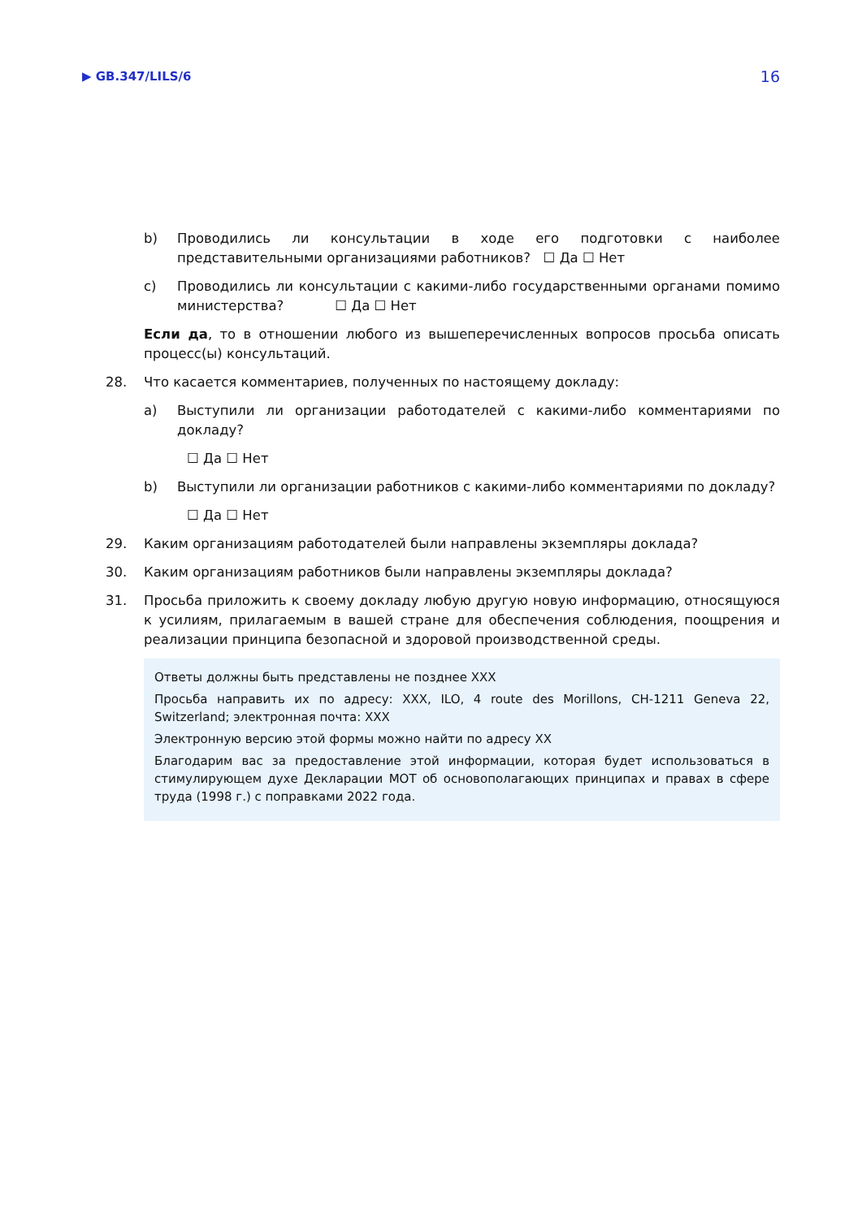▶ GB.347/LILS/6 16
b) Проводились ли консультации в ходе его подготовки с наиболее представительными организациями работников? ☐ Да ☐ Нет
c) Проводились ли консультации с какими-либо государственными органами помимо министерства? ☐ Да ☐ Нет
Если да, то в отношении любого из вышеперечисленных вопросов просьба описать процесс(ы) консультаций.
28. Что касается комментариев, полученных по настоящему докладу:
a) Выступили ли организации работодателей с какими-либо комментариями по докладу?
☐ Да ☐ Нет
b) Выступили ли организации работников с какими-либо комментариями по докладу?
☐ Да ☐ Нет
29. Каким организациям работодателей были направлены экземпляры доклада?
30. Каким организациям работников были направлены экземпляры доклада?
31. Просьба приложить к своему докладу любую другую новую информацию, относящуюся к усилиям, прилагаемым в вашей стране для обеспечения соблюдения, поощрения и реализации принципа безопасной и здоровой производственной среды.
Ответы должны быть представлены не позднее XXX
Просьба направить их по адресу: XXX, ILO, 4 route des Morillons, CH-1211 Geneva 22, Switzerland; электронная почта: XXX
Электронную версию этой формы можно найти по адресу XX
Благодарим вас за предоставление этой информации, которая будет использоваться в стимулирующем духе Декларации МОТ об основополагающих принципах и правах в сфере труда (1998 г.) с поправками 2022 года.